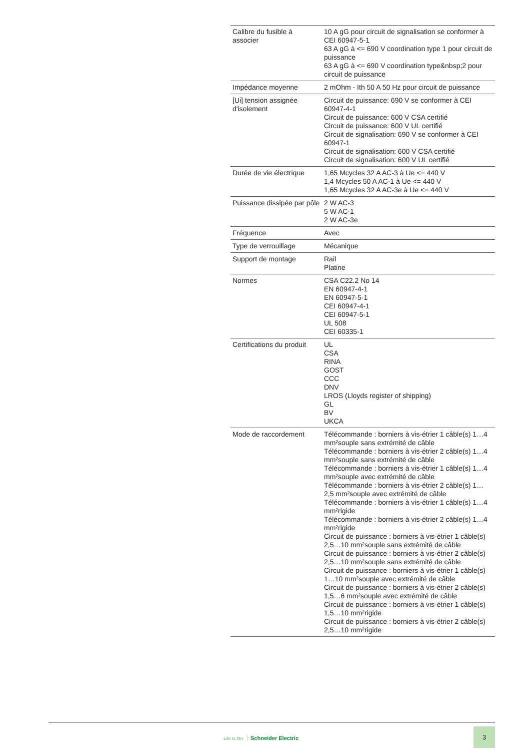| Calibre du fusible à associer | 10 A gG pour circuit de signalisation se conformer à CEI 60947-5-1 63 A gG à <= 690 V coordination type 1 pour circuit de puissance 63 A gG à <= 690 V coordination type&nbsp;2 pour circuit de puissance |
| Impédance moyenne | 2 mOhm - Ith 50 A 50 Hz pour circuit de puissance |
| [Ui] tension assignée d'isolement | Circuit de puissance: 690 V se conformer à CEI 60947-4-1 Circuit de puissance: 600 V CSA certifié Circuit de puissance: 600 V UL certifié Circuit de signalisation: 690 V se conformer à CEI 60947-1 Circuit de signalisation: 600 V CSA certifié Circuit de signalisation: 600 V UL certifié |
| Durée de vie électrique | 1,65 Mcycles 32 A AC-3 à Ue <= 440 V 1,4 Mcycles 50 A AC-1 à Ue <= 440 V 1,65 Mcycles 32 A AC-3e à Ue <= 440 V |
| Puissance dissipée par pôle | 2 W AC-3 5 W AC-1 2 W AC-3e |
| Fréquence | Avec |
| Type de verrouillage | Mécanique |
| Support de montage | Rail Platine |
| Normes | CSA C22.2 No 14 EN 60947-4-1 EN 60947-5-1 CEI 60947-4-1 CEI 60947-5-1 UL 508 CEI 60335-1 |
| Certifications du produit | UL CSA RINA GOST CCC DNV LROS (Lloyds register of shipping) GL BV UKCA |
| Mode de raccordement | Télécommande : borniers à vis-étrier 1 câble(s) 1…4 mm²souple sans extrémité de câble Télécommande : borniers à vis-étrier 2 câble(s) 1…4 mm²souple sans extrémité de câble Télécommande : borniers à vis-étrier 1 câble(s) 1…4 mm²souple avec extrémité de câble Télécommande : borniers à vis-étrier 2 câble(s) 1…2,5 mm²souple avec extrémité de câble Télécommande : borniers à vis-étrier 1 câble(s) 1…4 mm²rigide Télécommande : borniers à vis-étrier 2 câble(s) 1…4 mm²rigide Circuit de puissance : borniers à vis-étrier 1 câble(s) 2,5…10 mm²souple sans extrémité de câble Circuit de puissance : borniers à vis-étrier 2 câble(s) 2,5…10 mm²souple sans extrémité de câble Circuit de puissance : borniers à vis-étrier 1 câble(s) 1…10 mm²souple avec extrémité de câble Circuit de puissance : borniers à vis-étrier 2 câble(s) 1,5…6 mm²souple avec extrémité de câble Circuit de puissance : borniers à vis-étrier 1 câble(s) 1,5…10 mm²rigide Circuit de puissance : borniers à vis-étrier 2 câble(s) 2,5…10 mm²rigide |
Life Is On Schneider Electric
3